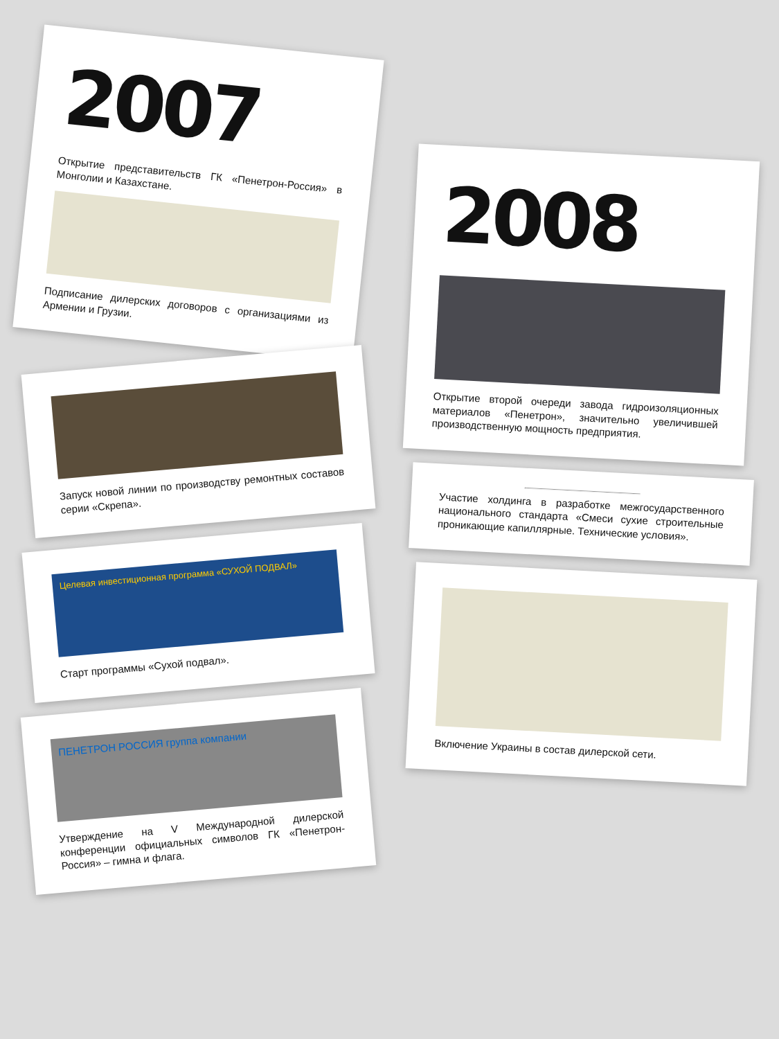2007
Открытие представительств ГК «Пенетрон-Россия» в Монголии и Казахстане.
Подписание дилерских договоров с организациями из Армении и Грузии.
Запуск новой линии по производству ремонтных составов серии «Скрепа».
Целевая инвестиционная программа «СУХОЙ ПОДВАЛ»
Старт программы «Сухой подвал».
ПЕНЕТРОН РОССИЯ группа компании
Утверждение на V Международной дилерской конференции официальных символов ГК «Пенетрон-Россия» – гимна и флага.
2008
Открытие второй очереди завода гидроизоляционных материалов «Пенетрон», значительно увеличившей производственную мощность предприятия.
Участие холдинга в разработке межгосударственного национального стандарта «Смеси сухие строительные проникающие капиллярные. Технические условия».
Включение Украины в состав дилерской сети.